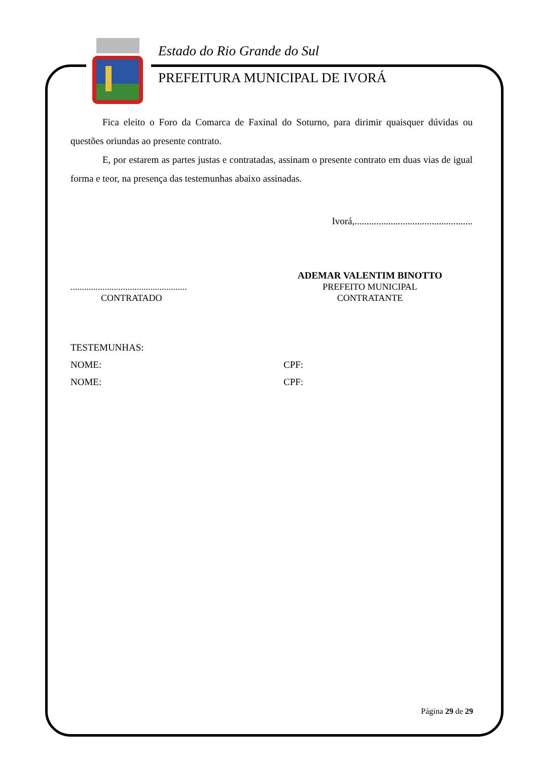Estado do Rio Grande do Sul
PREFEITURA MUNICIPAL DE IVORÁ
Fica eleito o Foro da Comarca de Faxinal do Soturno, para dirimir quaisquer dúvidas ou questões oriundas ao presente contrato.
E, por estarem as partes justas e contratadas, assinam o presente contrato em duas vias de igual forma e teor, na presença das testemunhas abaixo assinadas.
Ivorá,.................................................
...................................................
CONTRATADO
ADEMAR VALENTIM BINOTTO
PREFEITO MUNICIPAL
CONTRATANTE
TESTEMUNHAS:
NOME: CPF:
NOME: CPF:
Página 29 de 29